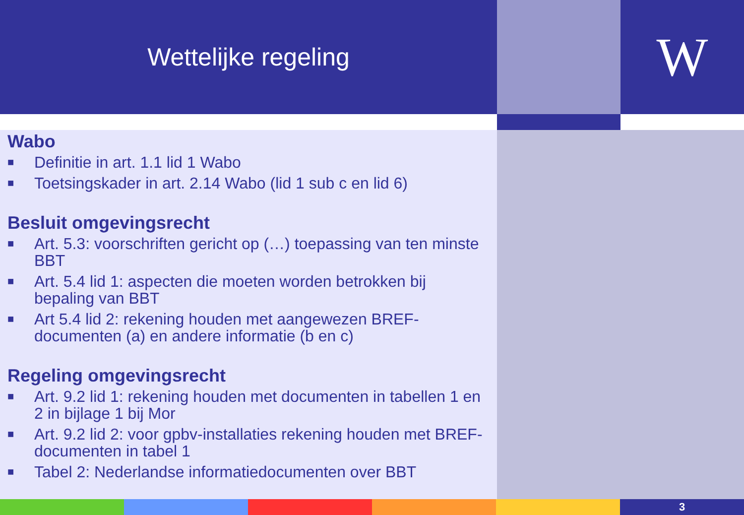Wettelijke regeling
W
Wabo
■ Definitie in art. 1.1 lid 1 Wabo
■ Toetsingskader in art. 2.14 Wabo (lid 1 sub c en lid 6)
Besluit omgevingsrecht
■ Art. 5.3: voorschriften gericht op (…) toepassing van ten minste BBT
■ Art. 5.4 lid 1: aspecten die moeten worden betrokken bij bepaling van BBT
■ Art 5.4 lid 2: rekening houden met aangewezen BREF-documenten (a) en andere informatie (b en c)
Regeling omgevingsrecht
■ Art. 9.2 lid 1: rekening houden met documenten in tabellen 1 en 2 in bijlage 1 bij Mor
■ Art. 9.2 lid 2: voor gpbv-installaties rekening houden met BREF-documenten in tabel 1
■ Tabel 2: Nederlandse informatiedocumenten over BBT
3